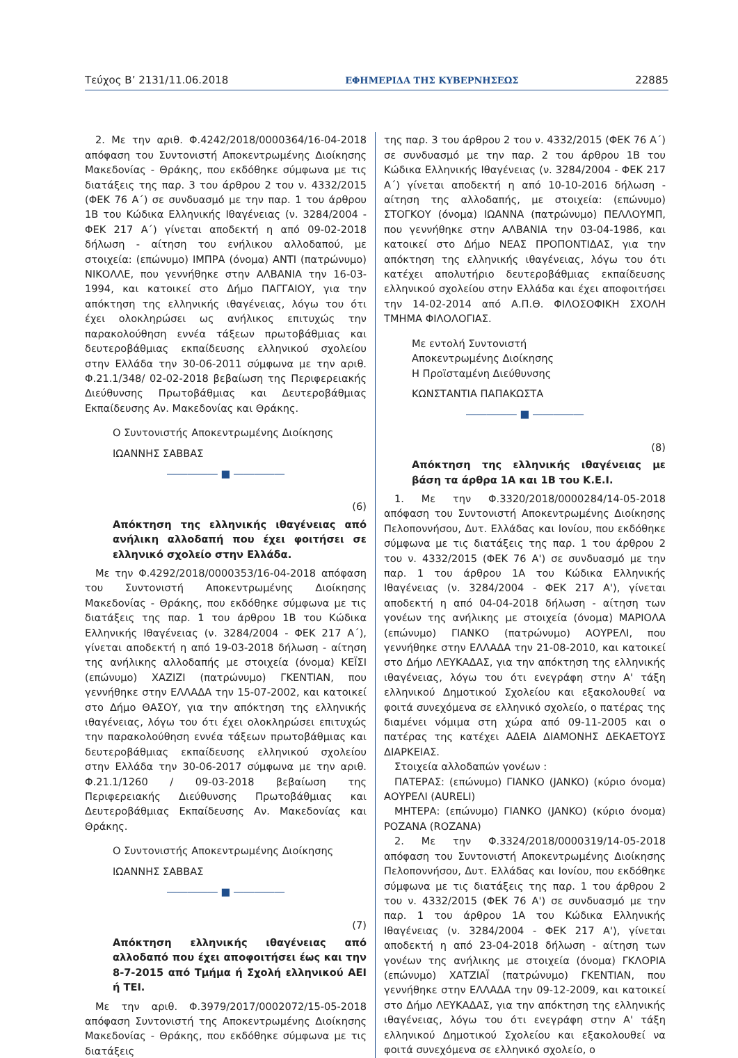Τεύχος Β’ 2131/11.06.2018 ΕΦΗΜΕΡΙΔΑ ΤΗΣ ΚΥΒΕΡΝΗΣΕΩΣ 22885
2. Με την αριθ. Φ.4242/2018/0000364/16-04-2018 απόφαση του Συντονιστή Αποκεντρωμένης Διοίκησης Μακεδονίας - Θράκης, που εκδόθηκε σύμφωνα με τις διατάξεις της παρ. 3 του άρθρου 2 του ν. 4332/2015 (ΦΕΚ 76 Α΄) σε συνδυασμό με την παρ. 1 του άρθρου 1Β του Κώδικα Ελληνικής Ιθαγένειας (ν. 3284/2004 - ΦΕΚ 217 Α΄) γίνεται αποδεκτή η από 09-02-2018 δήλωση - αίτηση του ενήλικου αλλοδαπού, με στοιχεία: (επώνυμο) ΙΜΠΡΑ (όνομα) ΑΝΤΙ (πατρώνυμο) ΝΙΚΟΛΛΕ, που γεννήθηκε στην ΑΛΒΑΝΙΑ την 16-03-1994, και κατοικεί στο Δήμο ΠΑΓΓΑΙΟΥ, για την απόκτηση της ελληνικής ιθαγένειας, λόγω του ότι έχει ολοκληρώσει ως ανήλικος επιτυχώς την παρακολούθηση εννέα τάξεων πρωτοβάθμιας και δευτεροβάθμιας εκπαίδευσης ελληνικού σχολείου στην Ελλάδα την 30-06-2011 σύμφωνα με την αριθ. Φ.21.1/348/ 02-02-2018 βεβαίωση της Περιφερειακής Διεύθυνσης Πρωτοβάθμιας και Δευτεροβάθμιας Εκπαίδευσης Αν. Μακεδονίας και Θράκης.
Ο Συντονιστής Αποκεντρωμένης Διοίκησης
ΙΩΑΝΝΗΣ ΣΑΒΒΑΣ
――――― ■ ―――――
(6)
Απόκτηση της ελληνικής ιθαγένειας από ανήλικη αλλοδαπή που έχει φοιτήσει σε ελληνικό σχολείο στην Ελλάδα.
Με την Φ.4292/2018/0000353/16-04-2018 απόφαση του Συντονιστή Αποκεντρωμένης Διοίκησης Μακεδονίας - Θράκης, που εκδόθηκε σύμφωνα με τις διατάξεις της παρ. 1 του άρθρου 1Β του Κώδικα Ελληνικής Ιθαγένειας (ν. 3284/2004 - ΦΕΚ 217 Α΄), γίνεται αποδεκτή η από 19-03-2018 δήλωση - αίτηση της ανήλικης αλλοδαπής με στοιχεία (όνομα) ΚΕΪΣΙ (επώνυμο) ΧΑΖΙΖΙ (πατρώνυμο) ΓΚΕΝΤΙΑΝ, που γεννήθηκε στην ΕΛΛΑΔΑ την 15-07-2002, και κατοικεί στο Δήμο ΘΑΣΟΥ, για την απόκτηση της ελληνικής ιθαγένειας, λόγω του ότι έχει ολοκληρώσει επιτυχώς την παρακολούθηση εννέα τάξεων πρωτοβάθμιας και δευτεροβάθμιας εκπαίδευσης ελληνικού σχολείου στην Ελλάδα την 30-06-2017 σύμφωνα με την αριθ. Φ.21.1/1260 / 09-03-2018 βεβαίωση της Περιφερειακής Διεύθυνσης Πρωτοβάθμιας και Δευτεροβάθμιας Εκπαίδευσης Αν. Μακεδονίας και Θράκης.
Ο Συντονιστής Αποκεντρωμένης Διοίκησης
ΙΩΑΝΝΗΣ ΣΑΒΒΑΣ
――――― ■ ―――――
(7)
Απόκτηση ελληνικής ιθαγένειας από αλλοδαπό που έχει αποφοιτήσει έως και την 8-7-2015 από Τμήμα ή Σχολή ελληνικού ΑΕΙ ή ΤΕΙ.
Με την αριθ. Φ.3979/2017/0002072/15-05-2018 απόφαση Συντονιστή της Αποκεντρωμένης Διοίκησης Μακεδονίας - Θράκης, που εκδόθηκε σύμφωνα με τις διατάξεις
της παρ. 3 του άρθρου 2 του ν. 4332/2015 (ΦΕΚ 76 Α΄) σε συνδυασμό με την παρ. 2 του άρθρου 1Β του Κώδικα Ελληνικής Ιθαγένειας (ν. 3284/2004 - ΦΕΚ 217 Α΄) γίνεται αποδεκτή η από 10-10-2016 δήλωση - αίτηση της αλλοδαπής, με στοιχεία: (επώνυμο) ΣΤΟΓΚΟΥ (όνομα) ΙΩΑΝΝΑ (πατρώνυμο) ΠΕΛΛΟΥΜΠ, που γεννήθηκε στην ΑΛΒΑΝΙΑ την 03-04-1986, και κατοικεί στο Δήμο ΝΕΑΣ ΠΡΟΠΟΝΤΙΔΑΣ, για την απόκτηση της ελληνικής ιθαγένειας, λόγω του ότι κατέχει απολυτήριο δευτεροβάθμιας εκπαίδευσης ελληνικού σχολείου στην Ελλάδα και έχει αποφοιτήσει την 14-02-2014 από Α.Π.Θ. ΦΙΛΟΣΟΦΙΚΗ ΣΧΟΛΗ ΤΜΗΜΑ ΦΙΛΟΛΟΓΙΑΣ.
Με εντολή Συντονιστή
Αποκεντρωμένης Διοίκησης
Η Προϊσταμένη Διεύθυνσης
ΚΩΝΣΤΑΝΤΙΑ ΠΑΠΑΚΩΣΤΑ
――――― ■ ―――――
(8)
Απόκτηση της ελληνικής ιθαγένειας με βάση τα άρθρα 1Α και 1Β του Κ.Ε.Ι.
1. Με την Φ.3320/2018/0000284/14-05-2018 απόφαση του Συντονιστή Αποκεντρωμένης Διοίκησης Πελοποννήσου, Δυτ. Ελλάδας και Ιονίου, που εκδόθηκε σύμφωνα με τις διατάξεις της παρ. 1 του άρθρου 2 του ν. 4332/2015 (ΦΕΚ 76 Α') σε συνδυασμό με την παρ. 1 του άρθρου 1Α του Κώδικα Ελληνικής Ιθαγένειας (ν. 3284/2004 - ΦΕΚ 217 Α'), γίνεται αποδεκτή η από 04-04-2018 δήλωση - αίτηση των γονέων της ανήλικης με στοιχεία (όνομα) ΜΑΡΙΟΛΑ (επώνυμο) ΓΙΑΝΚΟ (πατρώνυμο) ΑΟΥΡΕΛΙ, που γεννήθηκε στην ΕΛΛΑΔΑ την 21-08-2010, και κατοικεί στο Δήμο ΛΕΥΚΑΔΑΣ, για την απόκτηση της ελληνικής ιθαγένειας, λόγω του ότι ενεγράφη στην Α' τάξη ελληνικού Δημοτικού Σχολείου και εξακολουθεί να φοιτά συνεχόμενα σε ελληνικό σχολείο, ο πατέρας της διαμένει νόμιμα στη χώρα από 09-11-2005 και ο πατέρας της κατέχει ΑΔΕΙΑ ΔΙΑΜΟΝΗΣ ΔΕΚΑΕΤΟΥΣ ΔΙΑΡΚΕΙΑΣ.
Στοιχεία αλλοδαπών γονέων :
ΠΑΤΕΡΑΣ: (επώνυμο) ΓΙΑΝΚΟ (JANKO) (κύριο όνομα) ΑΟΥΡΕΛΙ (AURELI)
ΜΗΤΕΡΑ: (επώνυμο) ΓΙΑΝΚΟ (JANKO) (κύριο όνομα) ΡΟΖΑΝΑ (ROZANA)
2. Με την Φ.3324/2018/0000319/14-05-2018 απόφαση του Συντονιστή Αποκεντρωμένης Διοίκησης Πελοποννήσου, Δυτ. Ελλάδας και Ιονίου, που εκδόθηκε σύμφωνα με τις διατάξεις της παρ. 1 του άρθρου 2 του ν. 4332/2015 (ΦΕΚ 76 Α') σε συνδυασμό με την παρ. 1 του άρθρου 1Α του Κώδικα Ελληνικής Ιθαγένειας (ν. 3284/2004 - ΦΕΚ 217 Α'), γίνεται αποδεκτή η από 23-04-2018 δήλωση - αίτηση των γονέων της ανήλικης με στοιχεία (όνομα) ΓΚΛΟΡΙΑ (επώνυμο) ΧΑΤΖΙΑΪ (πατρώνυμο) ΓΚΕΝΤΙΑΝ, που γεννήθηκε στην ΕΛΛΑΔΑ την 09-12-2009, και κατοικεί στο Δήμο ΛΕΥΚΑΔΑΣ, για την απόκτηση της ελληνικής ιθαγένειας, λόγω του ότι ενεγράφη στην Α' τάξη ελληνικού Δημοτικού Σχολείου και εξακολουθεί να φοιτά συνεχόμενα σε ελληνικό σχολείο, ο